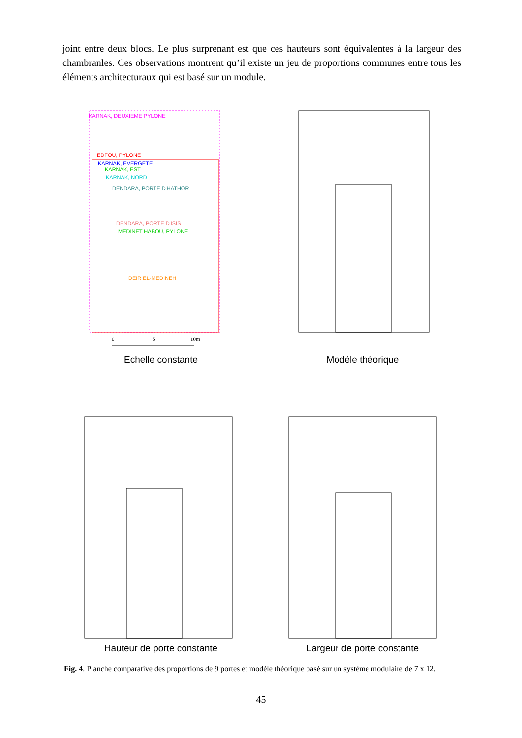joint entre deux blocs. Le plus surprenant est que ces hauteurs sont équivalentes à la largeur des chambranles. Ces observations montrent qu’il existe un jeu de proportions communes entre tous les éléments architecturaux qui est basé sur un module.
KARNAK, DEUXIEME PYLONE
EDFOU, PYLONE
KARNAK, EVERGETE
KARNAK, EST
KARNAK, NORD
DENDARA, PORTE D'HATHOR
DENDARA, PORTE D'ISIS
MEDINET HABOU, PYLONE
DEIR EL-MEDINEH
0
5
10m
Echelle constante
Modéle théorique
Hauteur de porte constante Largeur de porte constante
Fig. 4. Planche comparative des proportions de 9 portes et modèle théorique basé sur un système modulaire de 7 x 12.
45